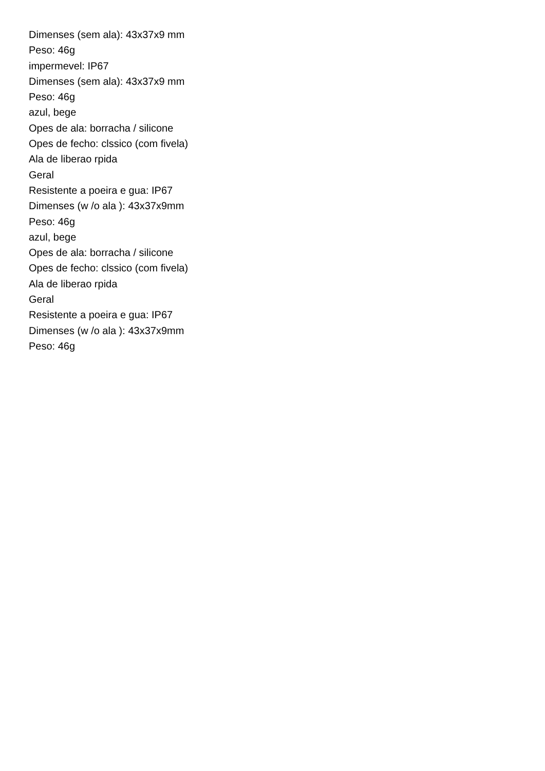Dimenses (sem ala): 43x37x9 mm
Peso: 46g
impermevel: IP67
Dimenses (sem ala): 43x37x9 mm
Peso: 46g
azul, bege
Opes de ala: borracha / silicone
Opes de fecho: clssico (com fivela)
Ala de liberao rpida
Geral
Resistente a poeira e gua: IP67
Dimenses (w /o ala ): 43x37x9mm
Peso: 46g
azul, bege
Opes de ala: borracha / silicone
Opes de fecho: clssico (com fivela)
Ala de liberao rpida
Geral
Resistente a poeira e gua: IP67
Dimenses (w /o ala ): 43x37x9mm
Peso: 46g